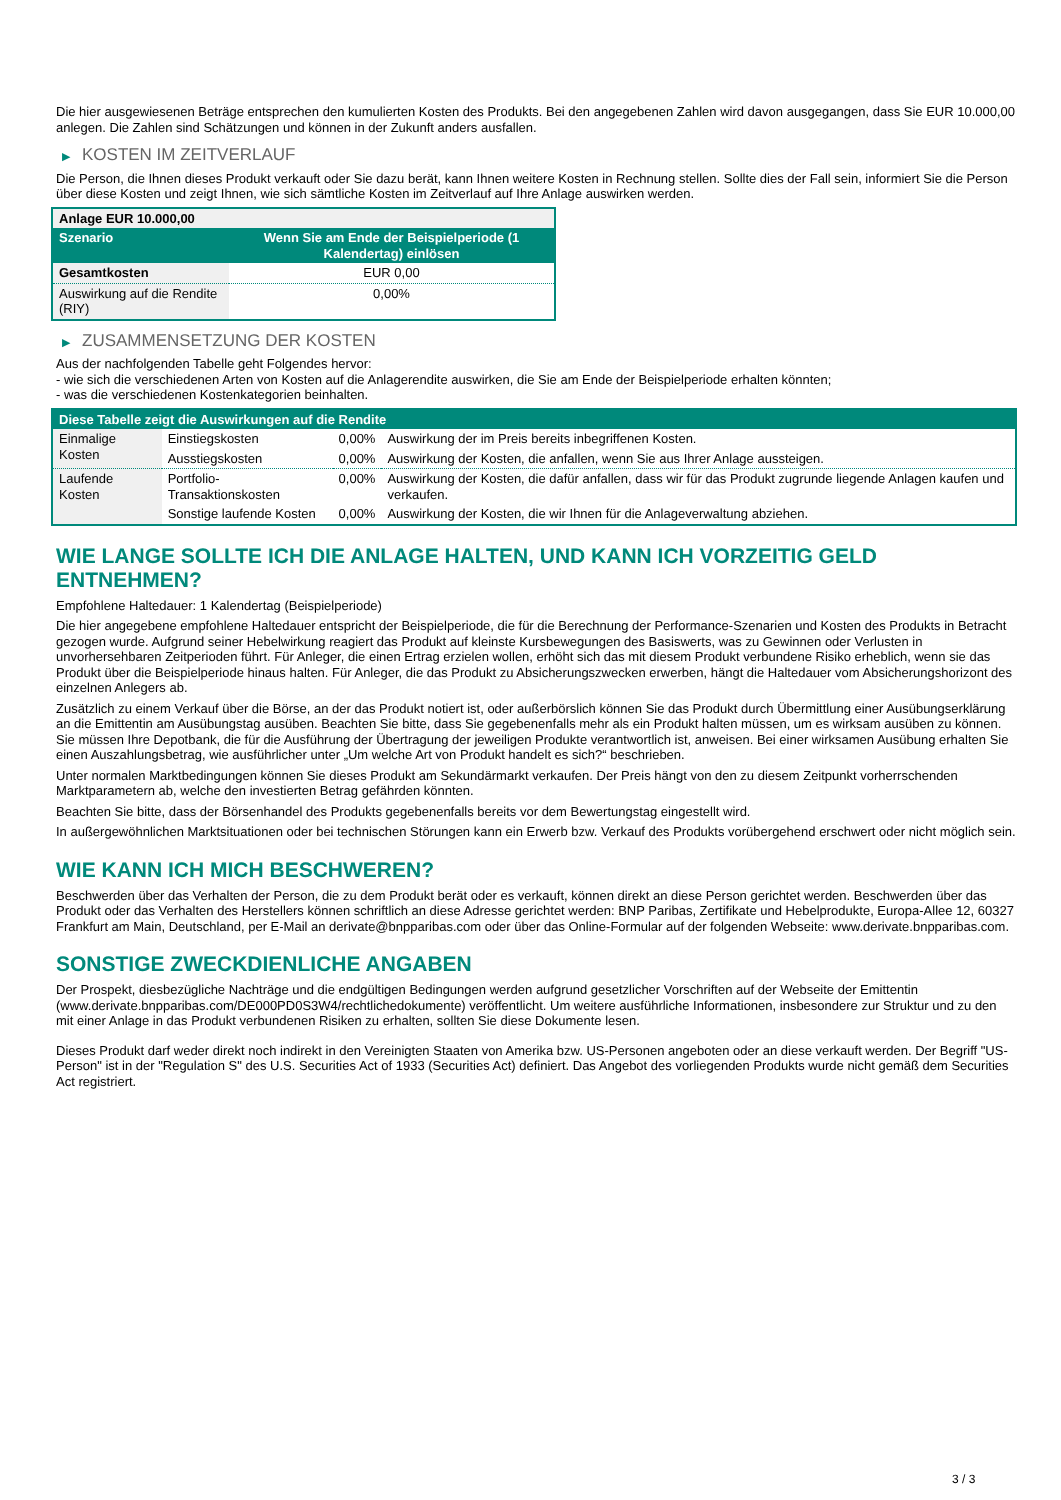Die hier ausgewiesenen Beträge entsprechen den kumulierten Kosten des Produkts. Bei den angegebenen Zahlen wird davon ausgegangen, dass Sie EUR 10.000,00 anlegen. Die Zahlen sind Schätzungen und können in der Zukunft anders ausfallen.
▶ KOSTEN IM ZEITVERLAUF
Die Person, die Ihnen dieses Produkt verkauft oder Sie dazu berät, kann Ihnen weitere Kosten in Rechnung stellen. Sollte dies der Fall sein, informiert Sie die Person über diese Kosten und zeigt Ihnen, wie sich sämtliche Kosten im Zeitverlauf auf Ihre Anlage auswirken werden.
| Anlage EUR 10.000,00 | |
| --- | --- |
| Szenario | Wenn Sie am Ende der Beispielperiode (1 Kalendertag) einlösen |
| Gesamtkosten | EUR 0,00 |
| Auswirkung auf die Rendite (RIY) | 0,00% |
▶ ZUSAMMENSETZUNG DER KOSTEN
Aus der nachfolgenden Tabelle geht Folgendes hervor:
- wie sich die verschiedenen Arten von Kosten auf die Anlagerendite auswirken, die Sie am Ende der Beispielperiode erhalten könnten;
- was die verschiedenen Kostenkategorien beinhalten.
| Diese Tabelle zeigt die Auswirkungen auf die Rendite | | | |
| --- | --- | --- | --- |
| Einmalige Kosten | Einstiegskosten | 0,00% | Auswirkung der im Preis bereits inbegriffenen Kosten. |
| | Ausstiegskosten | 0,00% | Auswirkung der Kosten, die anfallen, wenn Sie aus Ihrer Anlage aussteigen. |
| Laufende Kosten | Portfolio-Transaktionskosten | 0,00% | Auswirkung der Kosten, die dafür anfallen, dass wir für das Produkt zugrunde liegende Anlagen kaufen und verkaufen. |
| | Sonstige laufende Kosten | 0,00% | Auswirkung der Kosten, die wir Ihnen für die Anlageverwaltung abziehen. |
WIE LANGE SOLLTE ICH DIE ANLAGE HALTEN, UND KANN ICH VORZEITIG GELD ENTNEHMEN?
Empfohlene Haltedauer: 1 Kalendertag (Beispielperiode)
Die hier angegebene empfohlene Haltedauer entspricht der Beispielperiode, die für die Berechnung der Performance-Szenarien und Kosten des Produkts in Betracht gezogen wurde. Aufgrund seiner Hebelwirkung reagiert das Produkt auf kleinste Kursbewegungen des Basiswerts, was zu Gewinnen oder Verlusten in unvorhersehbaren Zeitperioden führt. Für Anleger, die einen Ertrag erzielen wollen, erhöht sich das mit diesem Produkt verbundene Risiko erheblich, wenn sie das Produkt über die Beispielperiode hinaus halten. Für Anleger, die das Produkt zu Absicherungszwecken erwerben, hängt die Haltedauer vom Absicherungshorizont des einzelnen Anlegers ab.
Zusätzlich zu einem Verkauf über die Börse, an der das Produkt notiert ist, oder außerbörslich können Sie das Produkt durch Übermittlung einer Ausübungserklärung an die Emittentin am Ausübungstag ausüben. Beachten Sie bitte, dass Sie gegebenenfalls mehr als ein Produkt halten müssen, um es wirksam ausüben zu können. Sie müssen Ihre Depotbank, die für die Ausführung der Übertragung der jeweiligen Produkte verantwortlich ist, anweisen. Bei einer wirksamen Ausübung erhalten Sie einen Auszahlungsbetrag, wie ausführlicher unter „Um welche Art von Produkt handelt es sich?“ beschrieben.
Unter normalen Marktbedingungen können Sie dieses Produkt am Sekundärmarkt verkaufen. Der Preis hängt von den zu diesem Zeitpunkt vorherrschenden Marktparametern ab, welche den investierten Betrag gefährden könnten.
Beachten Sie bitte, dass der Börsenhandel des Produkts gegebenenfalls bereits vor dem Bewertungstag eingestellt wird.
In außergewöhnlichen Marktsituationen oder bei technischen Störungen kann ein Erwerb bzw. Verkauf des Produkts vorübergehend erschwert oder nicht möglich sein.
WIE KANN ICH MICH BESCHWEREN?
Beschwerden über das Verhalten der Person, die zu dem Produkt berät oder es verkauft, können direkt an diese Person gerichtet werden. Beschwerden über das Produkt oder das Verhalten des Herstellers können schriftlich an diese Adresse gerichtet werden: BNP Paribas, Zertifikate und Hebelprodukte, Europa-Allee 12, 60327 Frankfurt am Main, Deutschland, per E-Mail an derivate@bnpparibas.com oder über das Online-Formular auf der folgenden Webseite: www.derivate.bnpparibas.com.
SONSTIGE ZWECKDIENLICHE ANGABEN
Der Prospekt, diesbezügliche Nachträge und die endgültigen Bedingungen werden aufgrund gesetzlicher Vorschriften auf der Webseite der Emittentin (www.derivate.bnpparibas.com/DE000PD0S3W4/rechtlichedokumente) veröffentlicht. Um weitere ausführliche Informationen, insbesondere zur Struktur und zu den mit einer Anlage in das Produkt verbundenen Risiken zu erhalten, sollten Sie diese Dokumente lesen.
Dieses Produkt darf weder direkt noch indirekt in den Vereinigten Staaten von Amerika bzw. US-Personen angeboten oder an diese verkauft werden. Der Begriff "US-Person" ist in der "Regulation S" des U.S. Securities Act of 1933 (Securities Act) definiert. Das Angebot des vorliegenden Produkts wurde nicht gemäß dem Securities Act registriert.
3 / 3